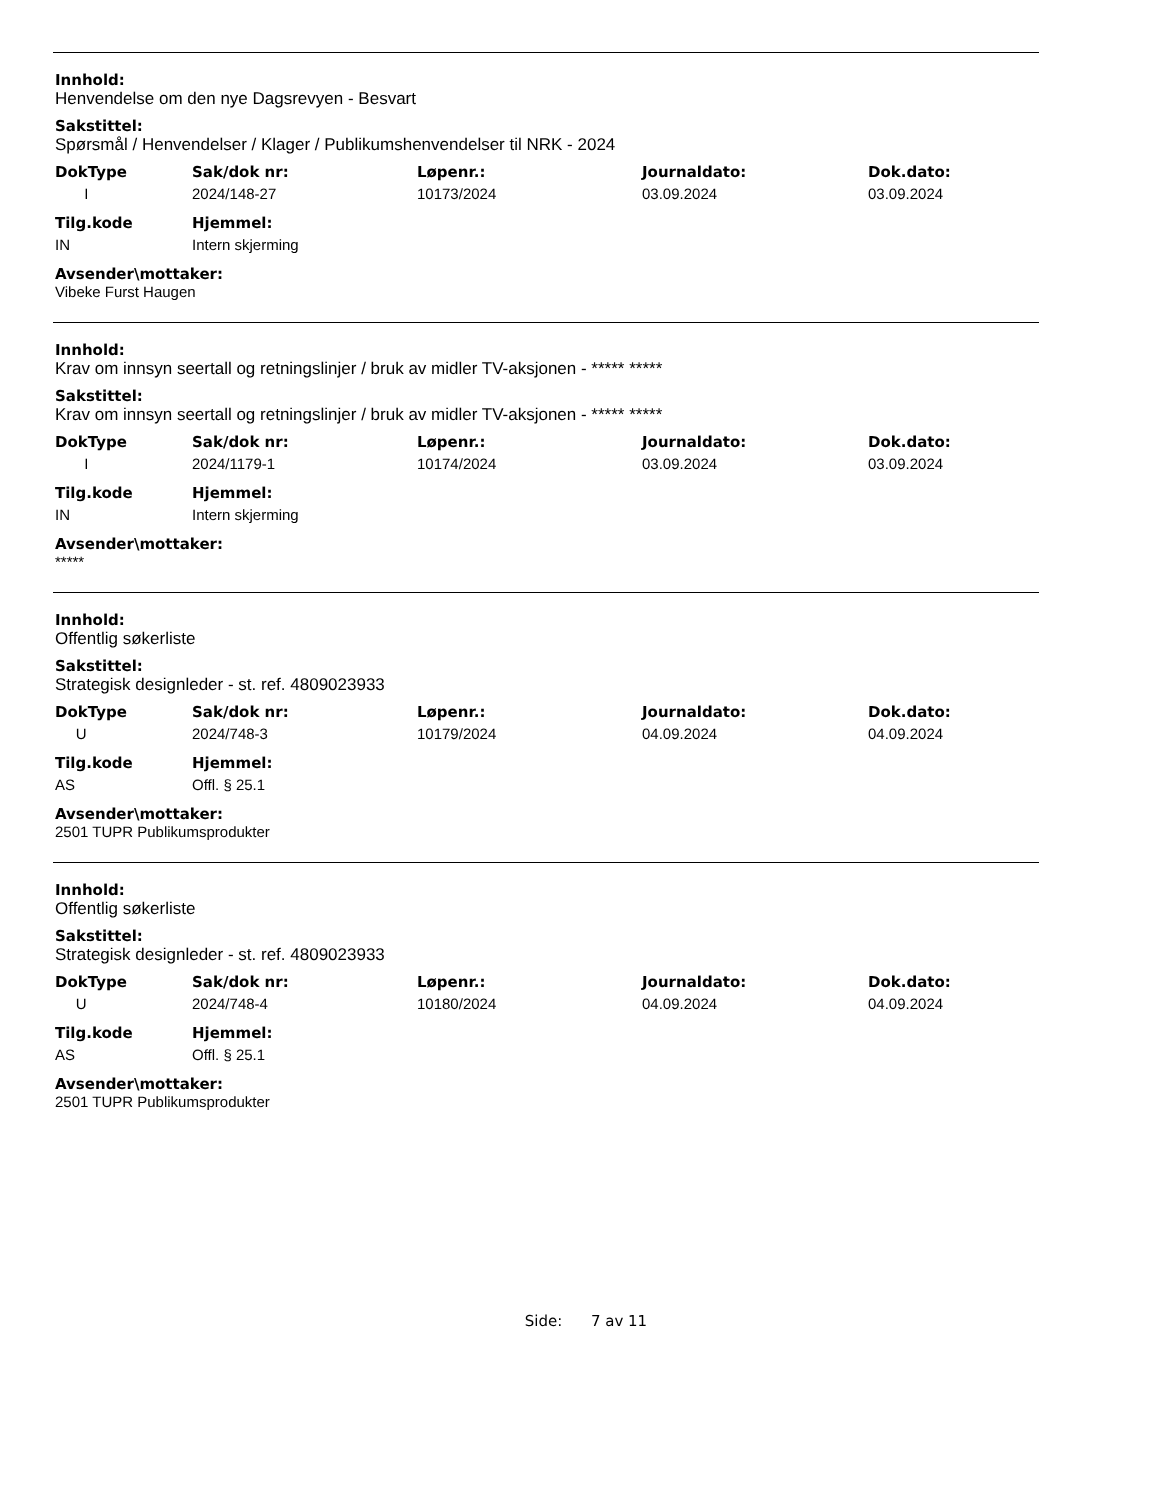Innhold:
Henvendelse om den nye Dagsrevyen - Besvart
Sakstittel:
Spørsmål / Henvendelser / Klager / Publikumshenvendelser til NRK - 2024
| DokType | Sak/dok nr: | Løpenr.: | Journaldato: | Dok.dato: |
| --- | --- | --- | --- | --- |
| I | 2024/148-27 | 10173/2024 | 03.09.2024 | 03.09.2024 |
| Tilg.kode | Hjemmel: |
| --- | --- |
| IN | Intern skjerming |
Avsender\mottaker:
Vibeke Furst Haugen
Innhold:
Krav om innsyn seertall og retningslinjer / bruk av midler TV-aksjonen - ***** *****
Sakstittel:
Krav om innsyn seertall og retningslinjer / bruk av midler TV-aksjonen - ***** *****
| DokType | Sak/dok nr: | Løpenr.: | Journaldato: | Dok.dato: |
| --- | --- | --- | --- | --- |
| I | 2024/1179-1 | 10174/2024 | 03.09.2024 | 03.09.2024 |
| Tilg.kode | Hjemmel: |
| --- | --- |
| IN | Intern skjerming |
Avsender\mottaker:
*****
Innhold:
Offentlig søkerliste
Sakstittel:
Strategisk designleder - st. ref. 4809023933
| DokType | Sak/dok nr: | Løpenr.: | Journaldato: | Dok.dato: |
| --- | --- | --- | --- | --- |
| U | 2024/748-3 | 10179/2024 | 04.09.2024 | 04.09.2024 |
| Tilg.kode | Hjemmel: |
| --- | --- |
| AS | Offl. § 25.1 |
Avsender\mottaker:
2501 TUPR Publikumsprodukter
Innhold:
Offentlig søkerliste
Sakstittel:
Strategisk designleder - st. ref. 4809023933
| DokType | Sak/dok nr: | Løpenr.: | Journaldato: | Dok.dato: |
| --- | --- | --- | --- | --- |
| U | 2024/748-4 | 10180/2024 | 04.09.2024 | 04.09.2024 |
| Tilg.kode | Hjemmel: |
| --- | --- |
| AS | Offl. § 25.1 |
Avsender\mottaker:
2501 TUPR Publikumsprodukter
Side: 7 av 11